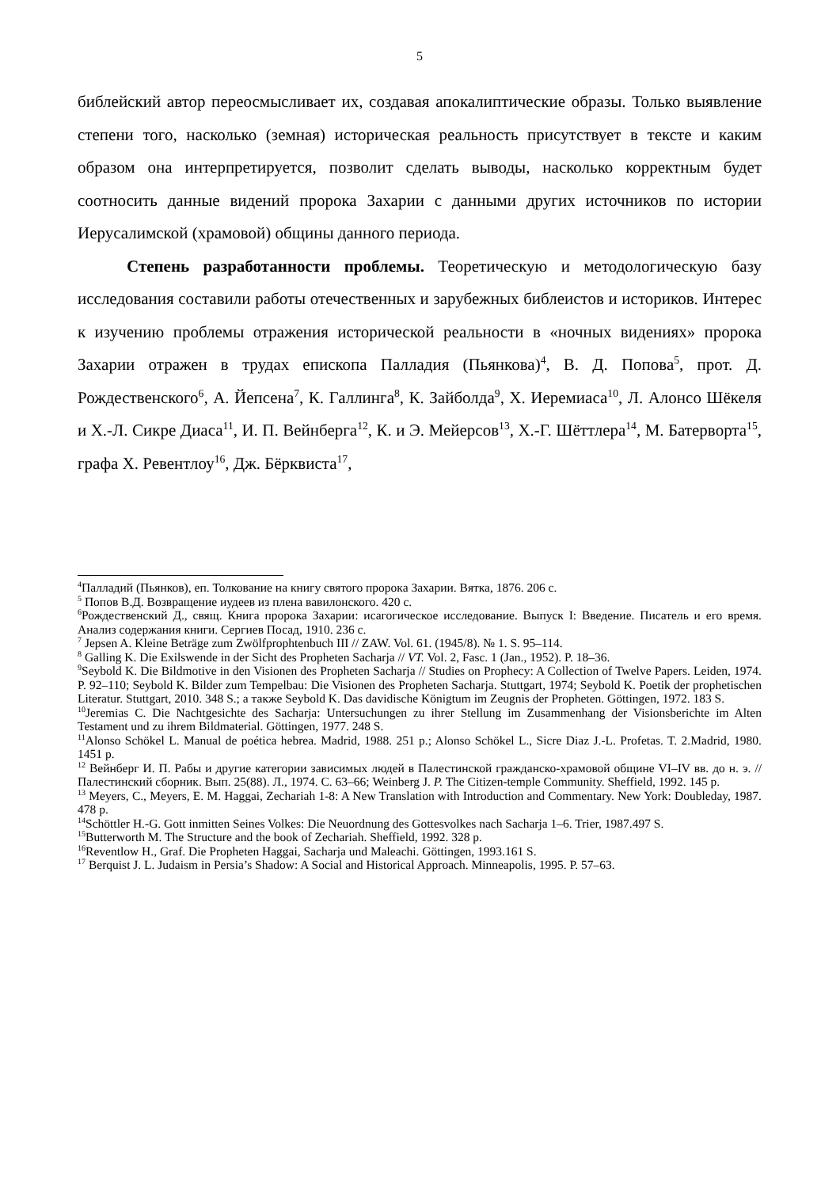5
библейский автор переосмысливает их, создавая апокалиптические образы. Только выявление степени того, насколько (земная) историческая реальность присутствует в тексте и каким образом она интерпретируется, позволит сделать выводы, насколько корректным будет соотносить данные видений пророка Захарии с данными других источников по истории Иерусалимской (храмовой) общины данного периода.
Степень разработанности проблемы. Теоретическую и методологическую базу исследования составили работы отечественных и зарубежных библеистов и историков. Интерес к изучению проблемы отражения исторической реальности в «ночных видениях» пророка Захарии отражен в трудах епископа Палладия (Пьянкова)<sup>4</sup>, В. Д. Попова<sup>5</sup>, прот. Д. Рождественского<sup>6</sup>, А. Йепсена<sup>7</sup>, К. Галлинга<sup>8</sup>, К. Зайболда<sup>9</sup>, Х. Иеремиаса<sup>10</sup>, Л. Алонсо Шёкеля и Х.-Л. Сикре Диаса<sup>11</sup>, И. П. Вейнберга<sup>12</sup>, К. и Э. Мейерсов<sup>13</sup>, Х.-Г. Шёттлера<sup>14</sup>, М. Батерворта<sup>15</sup>, графа Х. Ревентлоу<sup>16</sup>, Дж. Бёрквиста<sup>17</sup>,
<sup>4</sup> Палладий (Пьянков), еп. Толкование на книгу святого пророка Захарии. Вятка, 1876. 206 с.
<sup>5</sup> Попов В.Д. Возвращение иудеев из плена вавилонского. 420 с.
<sup>6</sup> Рождественский Д., свящ. Книга пророка Захарии: исагогическое исследование. Выпуск I: Введение. Писатель и его время. Анализ содержания книги. Сергиев Посад, 1910. 236 с.
<sup>7</sup> Jepsen A. Kleine Beträge zum Zwölfprophtenbuch III // ZAW. Vol. 61. (1945/8). № 1. S. 95–114.
<sup>8</sup> Galling K. Die Exilswende in der Sicht des Propheten Sacharja // VT. Vol. 2, Fasc. 1 (Jan., 1952). P. 18–36.
<sup>9</sup> Seybold K. Die Bildmotive in den Visionen des Propheten Sacharja // Studies on Prophecy: A Collection of Twelve Papers. Leiden, 1974. P. 92–110; Seybold K. Bilder zum Tempelbau: Die Visionen des Propheten Sacharja. Stuttgart, 1974; Seybold K. Poetik der prophetischen Literatur. Stuttgart, 2010. 348 S.; а также Seybold K. Das davidische Königtum im Zeugnis der Propheten. Göttingen, 1972. 183 S.
<sup>10</sup> Jeremias C. Die Nachtgesichte des Sacharja: Untersuchungen zu ihrer Stellung im Zusammenhang der Visionsberichte im Alten Testament und zu ihrem Bildmaterial. Göttingen, 1977. 248 S.
<sup>11</sup> Alonso Schökel L. Manual de poética hebrea. Madrid, 1988. 251 p.; Alonso Schökel L., Sicre Diaz J.-L. Profetas. T. 2.Madrid, 1980. 1451 p.
<sup>12</sup> Вейнберг И. П. Рабы и другие категории зависимых людей в Палестинской гражданско-храмовой общине VI–IV вв. до н. э. // Палестинский сборник. Вып. 25(88). Л., 1974. С. 63–66; Weinberg J. P. The Citizen-temple Community. Sheffield, 1992. 145 p.
<sup>13</sup> Meyers, C., Meyers, E. M. Haggai, Zechariah 1-8: A New Translation with Introduction and Commentary. New York: Doubleday, 1987. 478 p.
<sup>14</sup> Schöttler H.-G. Gott inmitten Seines Volkes: Die Neuordnung des Gottesvolkes nach Sacharja 1–6. Trier, 1987.497 S.
<sup>15</sup> Butterworth M. The Structure and the book of Zechariah. Sheffield, 1992. 328 p.
<sup>16</sup> Reventlow H., Graf. Die Propheten Haggai, Sacharja und Maleachi. Göttingen, 1993.161 S.
<sup>17</sup> Berquist J. L. Judaism in Persia’s Shadow: A Social and Historical Approach. Minneapolis, 1995. P. 57–63.